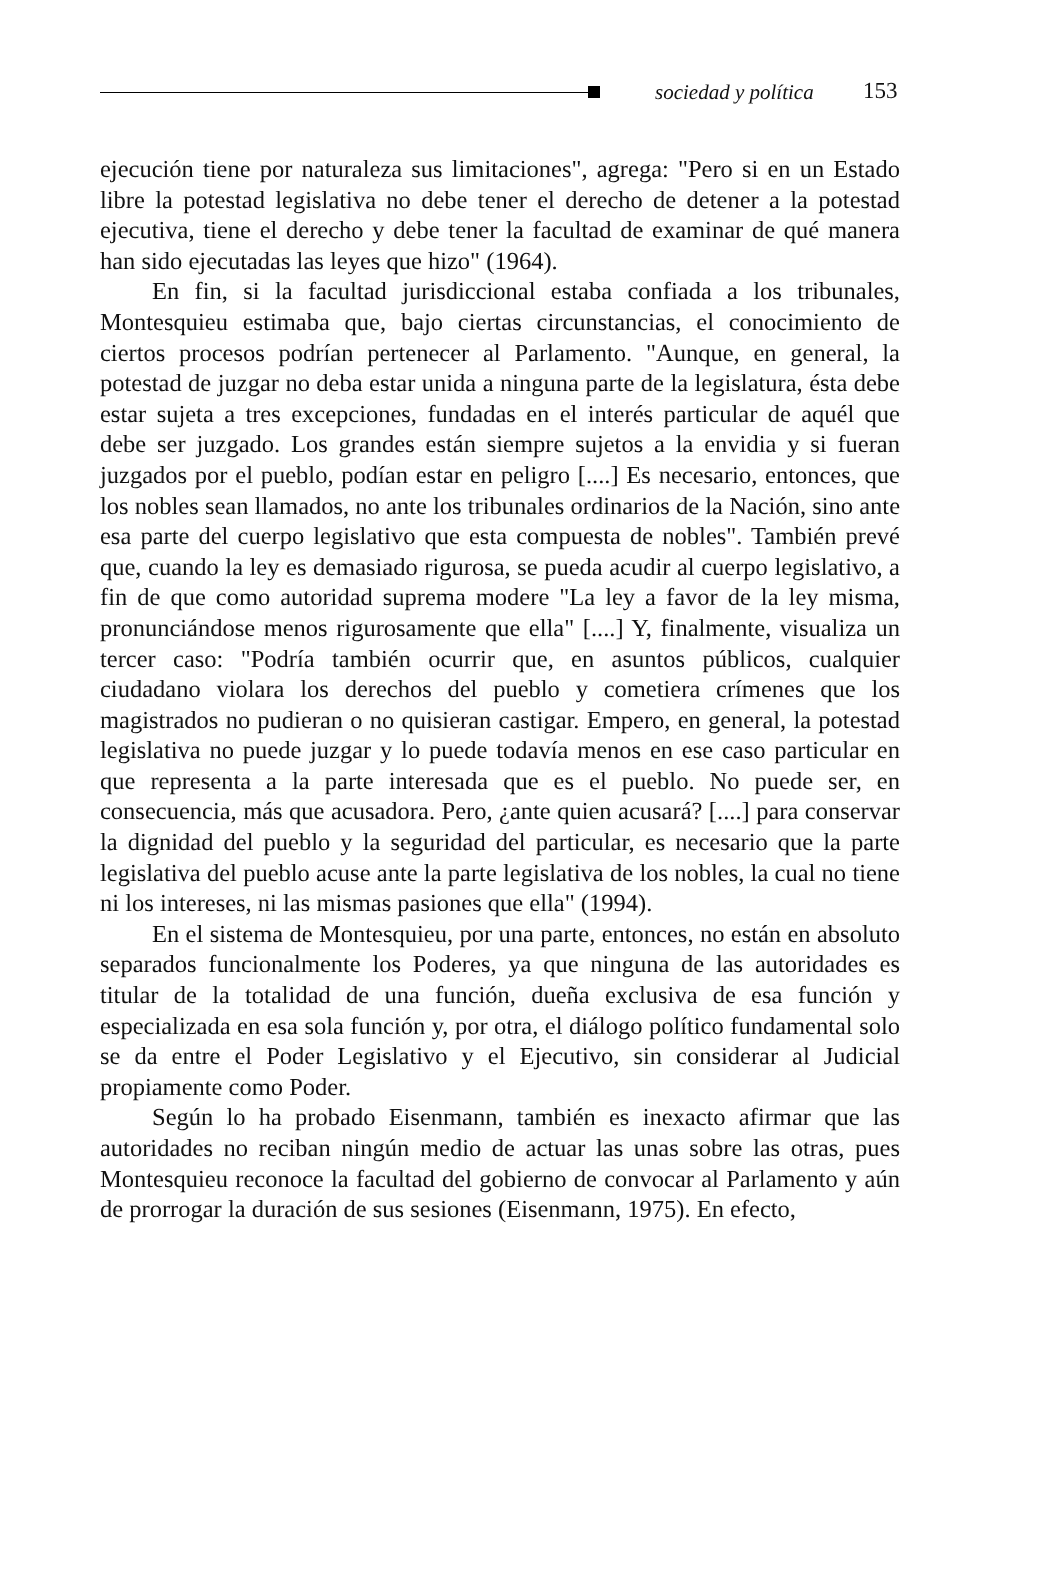sociedad y política 153
ejecución tiene por naturaleza sus limitaciones", agrega: "Pero si en un Estado libre la potestad legislativa no debe tener el derecho de detener a la potestad ejecutiva, tiene el derecho y debe tener la facultad de examinar de qué manera han sido ejecutadas las leyes que hizo" (1964).
En fin, si la facultad jurisdiccional estaba confiada a los tribunales, Montesquieu estimaba que, bajo ciertas circunstancias, el conocimiento de ciertos procesos podrían pertenecer al Parlamento. "Aunque, en general, la potestad de juzgar no deba estar unida a ninguna parte de la legislatura, ésta debe estar sujeta a tres excepciones, fundadas en el interés particular de aquél que debe ser juzgado. Los grandes están siempre sujetos a la envidia y si fueran juzgados por el pueblo, podían estar en peligro [....] Es necesario, entonces, que los nobles sean llamados, no ante los tribunales ordinarios de la Nación, sino ante esa parte del cuerpo legislativo que esta compuesta de nobles". También prevé que, cuando la ley es demasiado rigurosa, se pueda acudir al cuerpo legislativo, a fin de que como autoridad suprema modere "La ley a favor de la ley misma, pronunciándose menos rigurosamente que ella" [....] Y, finalmente, visualiza un tercer caso: "Podría también ocurrir que, en asuntos públicos, cualquier ciudadano violara los derechos del pueblo y cometiera crímenes que los magistrados no pudieran o no quisieran castigar. Empero, en general, la potestad legislativa no puede juzgar y lo puede todavía menos en ese caso particular en que representa a la parte interesada que es el pueblo. No puede ser, en consecuencia, más que acusadora. Pero, ¿ante quien acusará? [....] para conservar la dignidad del pueblo y la seguridad del particular, es necesario que la parte legislativa del pueblo acuse ante la parte legislativa de los nobles, la cual no tiene ni los intereses, ni las mismas pasiones que ella" (1994).
En el sistema de Montesquieu, por una parte, entonces, no están en absoluto separados funcionalmente los Poderes, ya que ninguna de las autoridades es titular de la totalidad de una función, dueña exclusiva de esa función y especializada en esa sola función y, por otra, el diálogo político fundamental solo se da entre el Poder Legislativo y el Ejecutivo, sin considerar al Judicial propiamente como Poder.
Según lo ha probado Eisenmann, también es inexacto afirmar que las autoridades no reciban ningún medio de actuar las unas sobre las otras, pues Montesquieu reconoce la facultad del gobierno de convocar al Parlamento y aún de prorrogar la duración de sus sesiones (Eisenmann, 1975). En efecto,